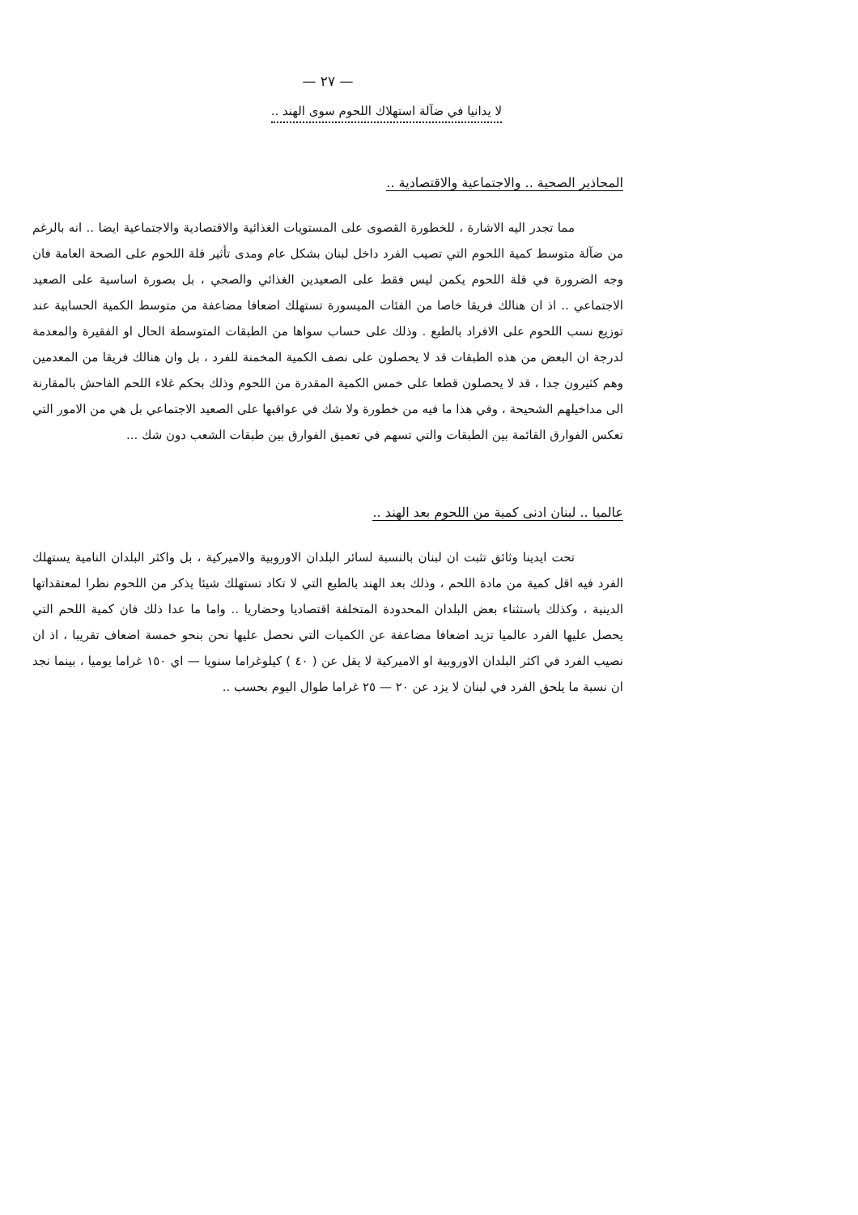— ٢٧ —
لا يدانيا في ضآلة استهلاك اللحوم سوى الهند ..
المحاذير الصحية .. والاجتماعية والاقتصادية ..
مما تجدر اليه الاشارة ، للخطورة القصوى على المستويات الغذائية والاقتصادية والاجتماعية ايضا .. انه بالرغم من ضآلة متوسط كمية اللحوم التي تصيب الفرد داخل لبنان بشكل عام ومدى تأثير قلة اللحوم على الصحة العامة فان وجه الضرورة في قلة اللحوم يكمن ليس فقط على الصعيدين الغذائي والصحي ، بل بصورة اساسية على الصعيد الاجتماعي .. اذ ان هنالك فريقا خاصا من الفئات الميسورة تستهلك اضعافا مضاعفة من متوسط الكمية الحسابية عند توزيع نسب اللحوم على الافراد بالطبع . وذلك على حساب سواها من الطبقات المتوسطة الحال او الفقيرة والمعدمة لدرجة ان البعض من هذه الطبقات قد لا يحصلون على نصف الكمية المخمنة للفرد ، بل وان هنالك فريقا من المعدمين وهم كثيرون جدا ، قد لا يحصلون قطعا على خمس الكمية المقدرة من اللحوم وذلك بحكم غلاء اللحم الفاحش بالمقارنة الى مداخيلهم الشحيحة ، وفي هذا ما فيه من خطورة ولا شك في عواقبها على الصعيد الاجتماعي بل هي من الامور التي تعكس الفوارق القائمة بين الطبقات والتي تسهم في تعميق الفوارق بين طبقات الشعب دون شك ...
عالميا .. لبنان ادنى كمية من اللحوم بعد الهند ..
تحت ايدينا وثائق تثبت ان لبنان بالنسبة لسائر البلدان الاوروبية والاميركية ، بل واكثر البلدان النامية يستهلك الفرد فيه اقل كمية من مادة اللحم ، وذلك بعد الهند بالطبع التي لا تكاد تستهلك شيئا يذكر من اللحوم نظرا لمعتقداتها الدينية ، وكذلك باستثناء بعض البلدان المحدودة المتخلفة اقتصاديا وحضاريا .. واما ما عدا ذلك فان كمية اللحم التي يحصل عليها الفرد عالميا تزيد اضعافا مضاعفة عن الكميات التي نحصل عليها نحن بنحو خمسة اضعاف تقريبا ، اذ ان نصيب الفرد في اكثر البلدان الاوروبية او الاميركية لا يقل عن ( ٤٠ ) كيلوغراما سنويا — اي ١٥٠ غراما يوميا ، بينما نجد ان نسبة ما يلحق الفرد في لبنان لا يزد عن ٢٠ — ٢٥ غراما طوال اليوم بحسب ..